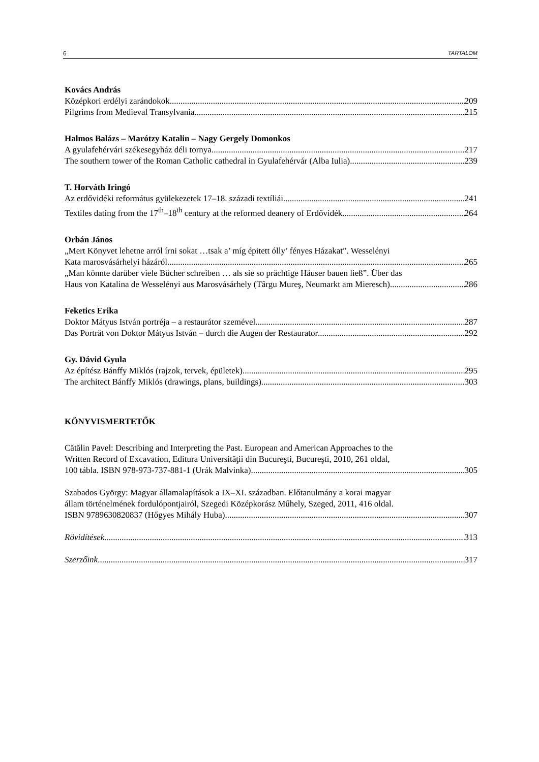6 TARTALOM
Kovács András
Középkori erdélyi zarándokok 209
Pilgrims from Medieval Transylvania 215
Halmos Balázs – Marótzy Katalin – Nagy Gergely Domonkos
A gyulafehérvári székesegyház déli tornya 217
The southern tower of the Roman Catholic cathedral in Gyulafehérvár (Alba Iulia) 239
T. Horváth Iringó
Az erdővidéki református gyülekezetek 17–18. századi textíliái 241
Textiles dating from the 17<sup>th</sup>–18<sup>th</sup> century at the reformed deanery of Erdővidék 264
Orbán János
„Mert Könyvet lehetne arról írni sokat …tsak a’ míg épitett ólly’ fényes Házakat”. Wesselényi
Kata marosvásárhelyi házáról 265
„Man könnte darüber viele Bücher schreiben … als sie so prächtige Häuser bauen ließ”. Über das
Haus von Katalina de Wesselényi aus Marosvásárhely (Târgu Mureş, Neumarkt am Mieresch) 286
Feketics Erika
Doktor Mátyus István portréja – a restaurátor szemével 287
Das Porträt von Doktor Mátyus István – durch die Augen der Restaurator 292
Gy. Dávid Gyula
Az építész Bánffy Miklós (rajzok, tervek, épületek) 295
The architect Bánffy Miklós (drawings, plans, buildings) 303
KÖNYVISMERTETŐK
Cătălin Pavel: Describing and Interpreting the Past. European and American Approaches to the
Written Record of Excavation, Editura Universităţii din Bucureşti, Bucureşti, 2010, 261 oldal,
100 tábla. ISBN 978-973-737-881-1 (Urák Malvinka) 305
Szabados György: Magyar államalapítások a IX–XI. században. Előtanulmány a korai magyar
állam történelmének fordulópontjairól, Szegedi Középkorász Műhely, Szeged, 2011, 416 oldal.
ISBN 9789630820837 (Hőgyes Mihály Huba) 307
Rövidítések 313
Szerzőink 317